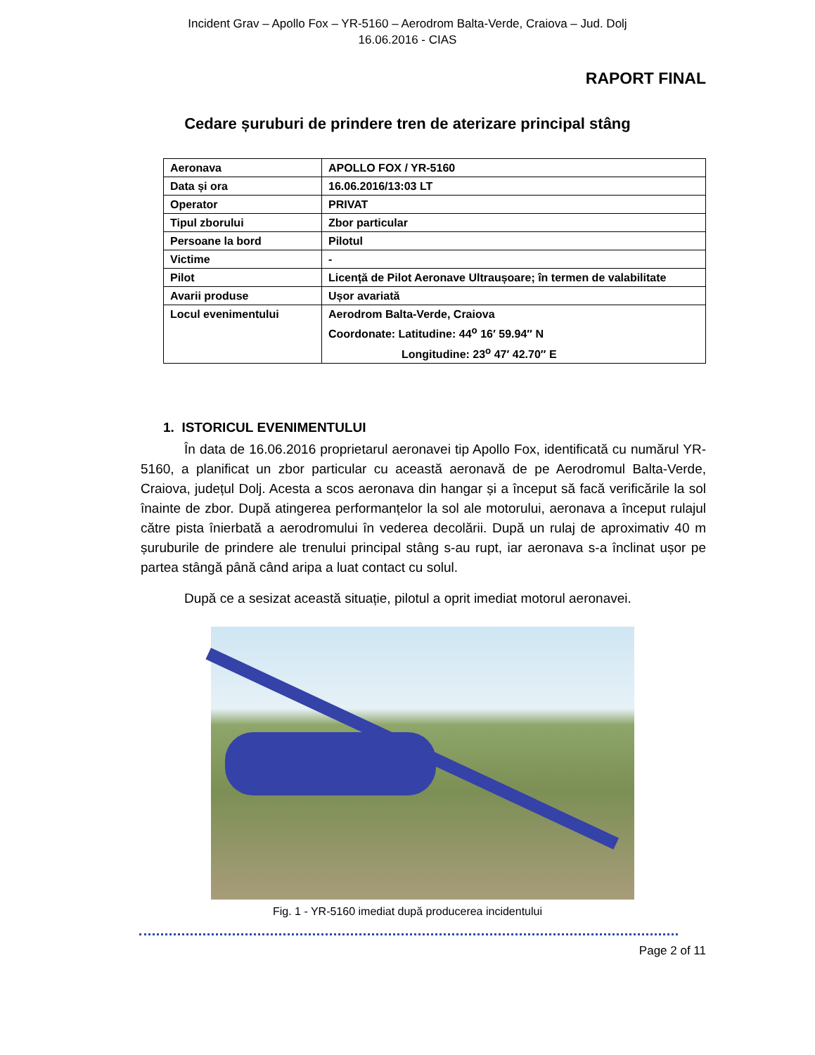Incident Grav – Apollo Fox – YR-5160 – Aerodrom Balta-Verde, Craiova – Jud. Dolj
16.06.2016 - CIAS
RAPORT FINAL
Cedare șuruburi de prindere tren de aterizare principal stâng
| Aeronava | APOLLO FOX / YR-5160 |
| Data și ora | 16.06.2016/13:03 LT |
| Operator | PRIVAT |
| Tipul zborului | Zbor particular |
| Persoane la bord | Pilotul |
| Victime | - |
| Pilot | Licență de Pilot Aeronave Ultraușoare; în termen de valabilitate |
| Avarii produse | Ușor avariată |
| Locul evenimentului | Aerodrom Balta-Verde, Craiova Coordonate: Latitudine: 44<sup>o</sup> 16′ 59.94″ N Longitudine: 23<sup>o</sup> 47′ 42.70″ E |
1. ISTORICUL EVENIMENTULUI
În data de 16.06.2016 proprietarul aeronavei tip Apollo Fox, identificată cu numărul YR-5160, a planificat un zbor particular cu această aeronavă de pe Aerodromul Balta-Verde, Craiova, județul Dolj. Acesta a scos aeronava din hangar și a început să facă verificările la sol înainte de zbor. După atingerea performanțelor la sol ale motorului, aeronava a început rulajul către pista înierbată a aerodromului în vederea decolării. După un rulaj de aproximativ 40 m șuruburile de prindere ale trenului principal stâng s-au rupt, iar aeronava s-a înclinat ușor pe partea stângă până când aripa a luat contact cu solul.
După ce a sesizat această situație, pilotul a oprit imediat motorul aeronavei.
Fig. 1 - YR-5160 imediat după producerea incidentului
Page 2 of 11